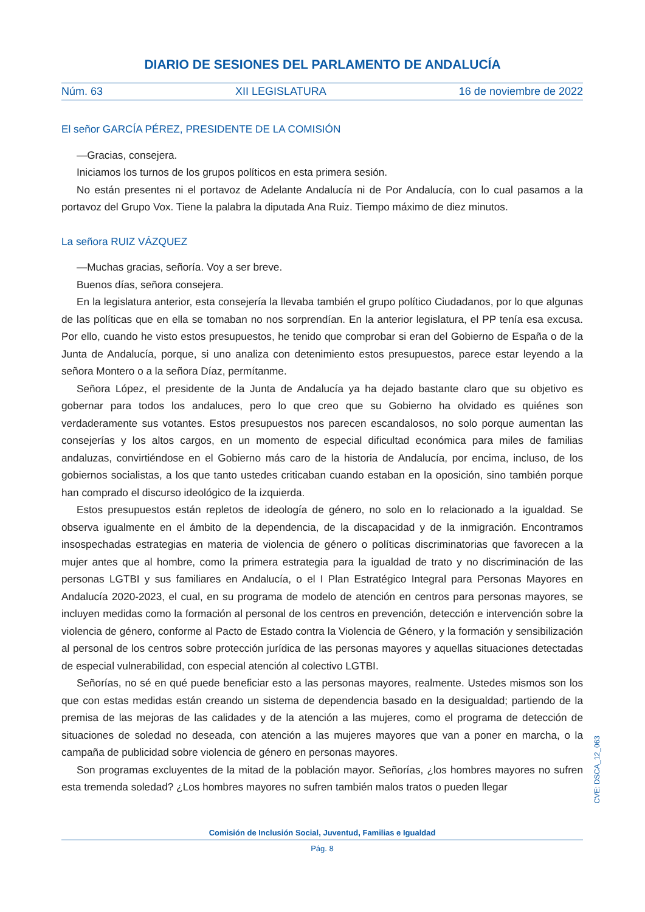DIARIO DE SESIONES DEL PARLAMENTO DE ANDALUCÍA
Núm. 63 XII LEGISLATURA 16 de noviembre de 2022
El señor GARCÍA PÉREZ, PRESIDENTE DE LA COMISIÓN
—Gracias, consejera.
Iniciamos los turnos de los grupos políticos en esta primera sesión.
No están presentes ni el portavoz de Adelante Andalucía ni de Por Andalucía, con lo cual pasamos a la portavoz del Grupo Vox. Tiene la palabra la diputada Ana Ruiz. Tiempo máximo de diez minutos.
La señora RUIZ VÁZQUEZ
—Muchas gracias, señoría. Voy a ser breve.
Buenos días, señora consejera.
En la legislatura anterior, esta consejería la llevaba también el grupo político Ciudadanos, por lo que algunas de las políticas que en ella se tomaban no nos sorprendían. En la anterior legislatura, el PP tenía esa excusa. Por ello, cuando he visto estos presupuestos, he tenido que comprobar si eran del Gobierno de España o de la Junta de Andalucía, porque, si uno analiza con detenimiento estos presupuestos, parece estar leyendo a la señora Montero o a la señora Díaz, permítanme.
Señora López, el presidente de la Junta de Andalucía ya ha dejado bastante claro que su objetivo es gobernar para todos los andaluces, pero lo que creo que su Gobierno ha olvidado es quiénes son verdaderamente sus votantes. Estos presupuestos nos parecen escandalosos, no solo porque aumentan las consejerías y los altos cargos, en un momento de especial dificultad económica para miles de familias andaluzas, convirtiéndose en el Gobierno más caro de la historia de Andalucía, por encima, incluso, de los gobiernos socialistas, a los que tanto ustedes criticaban cuando estaban en la oposición, sino también porque han comprado el discurso ideológico de la izquierda.
Estos presupuestos están repletos de ideología de género, no solo en lo relacionado a la igualdad. Se observa igualmente en el ámbito de la dependencia, de la discapacidad y de la inmigración. Encontramos insospechadas estrategias en materia de violencia de género o políticas discriminatorias que favorecen a la mujer antes que al hombre, como la primera estrategia para la igualdad de trato y no discriminación de las personas LGTBI y sus familiares en Andalucía, o el I Plan Estratégico Integral para Personas Mayores en Andalucía 2020-2023, el cual, en su programa de modelo de atención en centros para personas mayores, se incluyen medidas como la formación al personal de los centros en prevención, detección e intervención sobre la violencia de género, conforme al Pacto de Estado contra la Violencia de Género, y la formación y sensibilización al personal de los centros sobre protección jurídica de las personas mayores y aquellas situaciones detectadas de especial vulnerabilidad, con especial atención al colectivo LGTBI.
Señorías, no sé en qué puede beneficiar esto a las personas mayores, realmente. Ustedes mismos son los que con estas medidas están creando un sistema de dependencia basado en la desigualdad; partiendo de la premisa de las mejoras de las calidades y de la atención a las mujeres, como el programa de detección de situaciones de soledad no deseada, con atención a las mujeres mayores que van a poner en marcha, o la campaña de publicidad sobre violencia de género en personas mayores.
Son programas excluyentes de la mitad de la población mayor. Señorías, ¿los hombres mayores no sufren esta tremenda soledad? ¿Los hombres mayores no sufren también malos tratos o pueden llegar
CVE: DSCA_12_063
Comisión de Inclusión Social, Juventud, Familias e Igualdad
Pág. 8